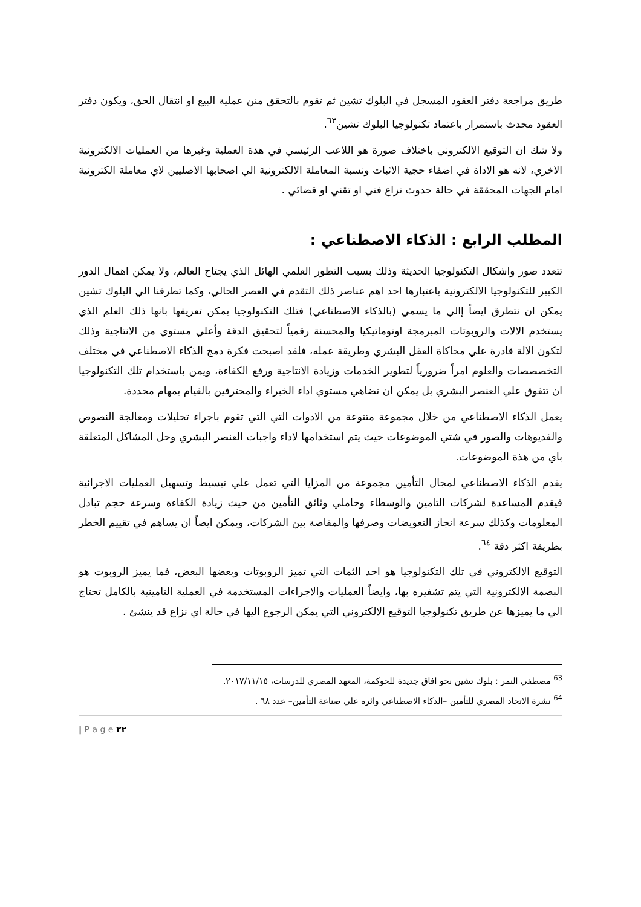طريق مراجعة دفتر العقود المسجل في البلوك تشين ثم تقوم بالتحقق منن عملية البيع او انتقال الحق، ويكون دفتر العقود محدث باستمرار باعتماد تكنولوجيا البلوك تشين<sup>٦٣</sup>.
ولا شك ان التوقيع الالكتروني باختلاف صورة هو اللاعب الرئيسي في هذة العملية وغيرها من العمليات الالكترونية الاخري، لانه هو الاداة في اضفاء حجية الاثبات ونسبة المعاملة الالكترونية الي اصحابها الاصليين لاي معاملة الكترونية امام الجهات المحققة في حالة حدوث نزاع فني او تقني او قضائي .
المطلب الرابع : الذكاء الاصطناعي :
تتعدد صور واشكال التكنولوجيا الحديثة وذلك بسبب التطور العلمي الهائل الذي يجتاح العالم، ولا يمكن اهمال الدور الكبير للتكنولوجيا الالكترونية باعتبارها احد اهم عناصر ذلك التقدم في العصر الحالي، وكما تطرقنا الي البلوك تشين يمكن ان نتطرق ايضاً إالي ما يسمي (بالذكاء الاصطناعي) فتلك التكنولوجيا يمكن تعريفها بانها ذلك العلم الذي يستخدم الالات والروبوتات المبرمجة اوتوماتيكيا والمحسنة رقمياً لتحقيق الدقة وأعلي مستوي من الانتاجية وذلك لتكون الالة قادرة علي محاكاة العقل البشري وطريقة عمله، فلقد اصبحت فكرة دمج الذكاء الاصطناعي في مختلف التخصصصات والعلوم امراً ضرورياً لتطوير الخدمات وزيادة الانتاجية ورفع الكفاءة، ويمن باستخدام تلك التكنولوجيا ان تتفوق علي العنصر البشري بل يمكن ان تضاهي مستوي اداء الخبراء والمحترفين بالقيام بمهام محددة.
يعمل الذكاء الاصطناعي من خلال مجموعة متنوعة من الادوات التي التي تقوم باجراء تحليلات ومعالجة النصوص والفديوهات والصور في شتي الموضوعات حيث يتم استخدامها لاداء واجبات العنصر البشري وحل المشاكل المتعلقة باي من هذة الموضوعات.
يقدم الذكاء الاصطناعي لمجال التأمين مجموعة من المزايا التي تعمل علي تبسيط وتسهيل العمليات الاجرائية فيقدم المساعدة لشركات التامين والوسطاء وحاملي وثائق التأمين من حيث زيادة الكفاءة وسرعة حجم تبادل المعلومات وكذلك سرعة انجاز التعويضات وصرفها والمقاصة بين الشركات، ويمكن ايصاً ان يساهم في تقييم الخطر بطريقة اكثر دقة <sup>٦٤</sup>.
التوقيع الالكتروني في تلك التكنولوجيا هو احد الثمات التي تميز الروبوتات وبعضها البعض، فما يميز الروبوت هو البصمة الالكترونية التي يتم تشفيره بها، وايضاً العمليات والاجراءات المستخدمة في العملية التامينية بالكامل تحتاج الي ما يميزها عن طريق تكنولوجيا التوقيع الالكتروني التي يمكن الرجوع اليها في حالة اي نزاع قد ينشئ .
<sup>63</sup> مصطفي النمر : بلوك تشين نحو افاق جديدة للحوكمة، المعهد المصري للدرسات، ٢٠١٧/١١/١٥.
<sup>64</sup> نشرة الاتحاد المصري للتأمين –الذكاء الاصطناعي واثره علي صناعة التأمين– عدد ٦٨ .
| P a g e ٢٢